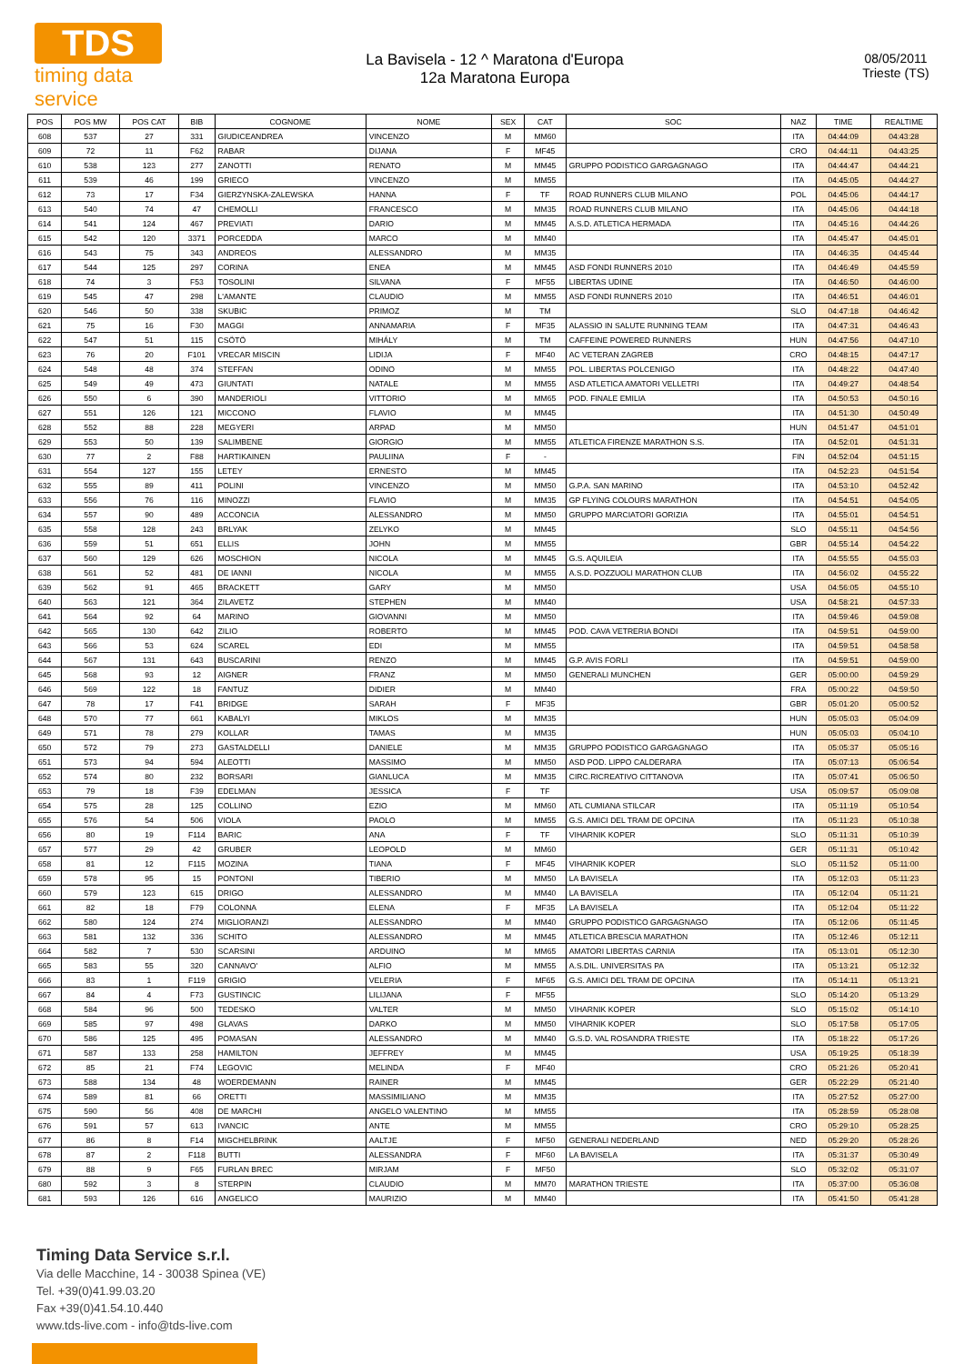TDS
timing data service
La Bavisela - 12 ^ Maratona d'Europa
12a Maratona Europa
08/05/2011
Trieste (TS)
| POS | POS MW | POS CAT | BIB | COGNOME | NOME | SEX | CAT | SOC | NAZ | TIME | REALTIME |
| --- | --- | --- | --- | --- | --- | --- | --- | --- | --- | --- | --- |
| 608 | 537 | 27 | 331 | GIUDICEANDREA | VINCENZO | M | MM60 | | ITA | 04:44:09 | 04:43:28 |
| 609 | 72 | 11 | F62 | RABAR | DIJANA | F | MF45 | | CRO | 04:44:11 | 04:43:25 |
| 610 | 538 | 123 | 277 | ZANOTTI | RENATO | M | MM45 | GRUPPO PODISTICO GARGAGNAGO | ITA | 04:44:47 | 04:44:21 |
| 611 | 539 | 46 | 199 | GRIECO | VINCENZO | M | MM55 | | ITA | 04:45:05 | 04:44:27 |
| 612 | 73 | 17 | F34 | GIERZYNSKA-ZALEWSKA | HANNA | F | TF | ROAD RUNNERS CLUB MILANO | POL | 04:45:06 | 04:44:17 |
| 613 | 540 | 74 | 47 | CHEMOLLI | FRANCESCO | M | MM35 | ROAD RUNNERS CLUB MILANO | ITA | 04:45:06 | 04:44:18 |
| 614 | 541 | 124 | 467 | PREVIATI | DARIO | M | MM45 | A.S.D. ATLETICA HERMADA | ITA | 04:45:16 | 04:44:26 |
| 615 | 542 | 120 | 3371 | PORCEDDA | MARCO | M | MM40 | | ITA | 04:45:47 | 04:45:01 |
| 616 | 543 | 75 | 343 | ANDREOS | ALESSANDRO | M | MM35 | | ITA | 04:46:35 | 04:45:44 |
| 617 | 544 | 125 | 297 | CORINA | ENEA | M | MM45 | ASD FONDI RUNNERS 2010 | ITA | 04:46:49 | 04:45:59 |
| 618 | 74 | 3 | F53 | TOSOLINI | SILVANA | F | MF55 | LIBERTAS UDINE | ITA | 04:46:50 | 04:46:00 |
| 619 | 545 | 47 | 298 | L'AMANTE | CLAUDIO | M | MM55 | ASD FONDI RUNNERS 2010 | ITA | 04:46:51 | 04:46:01 |
| 620 | 546 | 50 | 338 | SKUBIC | PRIMOZ | M | TM | | SLO | 04:47:18 | 04:46:42 |
| 621 | 75 | 16 | F30 | MAGGI | ANNAMARIA | F | MF35 | ALASSIO IN SALUTE RUNNING TEAM | ITA | 04:47:31 | 04:46:43 |
| 622 | 547 | 51 | 115 | CSÖTÖ | MIHÁLY | M | TM | CAFFEINE POWERED RUNNERS | HUN | 04:47:56 | 04:47:10 |
| 623 | 76 | 20 | F101 | VRECAR MISCIN | LIDIJA | F | MF40 | AC VETERAN ZAGREB | CRO | 04:48:15 | 04:47:17 |
| 624 | 548 | 48 | 374 | STEFFAN | ODINO | M | MM55 | POL. LIBERTAS POLCENIGO | ITA | 04:48:22 | 04:47:40 |
| 625 | 549 | 49 | 473 | GIUNTATI | NATALE | M | MM55 | ASD ATLETICA AMATORI VELLETRI | ITA | 04:49:27 | 04:48:54 |
| 626 | 550 | 6 | 390 | MANDERIOLI | VITTORIO | M | MM65 | POD. FINALE EMILIA | ITA | 04:50:53 | 04:50:16 |
| 627 | 551 | 126 | 121 | MICCONO | FLAVIO | M | MM45 | | ITA | 04:51:30 | 04:50:49 |
| 628 | 552 | 88 | 228 | MEGYERI | ARPAD | M | MM50 | | HUN | 04:51:47 | 04:51:01 |
| 629 | 553 | 50 | 139 | SALIMBENE | GIORGIO | M | MM55 | ATLETICA FIRENZE MARATHON S.S. | ITA | 04:52:01 | 04:51:31 |
| 630 | 77 | 2 | F88 | HARTIKAINEN | PAULIINA | F | - | | FIN | 04:52:04 | 04:51:15 |
| 631 | 554 | 127 | 155 | LETEY | ERNESTO | M | MM45 | | ITA | 04:52:23 | 04:51:54 |
| 632 | 555 | 89 | 411 | POLINI | VINCENZO | M | MM50 | G.P.A. SAN MARINO | ITA | 04:53:10 | 04:52:42 |
| 633 | 556 | 76 | 116 | MINOZZI | FLAVIO | M | MM35 | GP FLYING COLOURS MARATHON | ITA | 04:54:51 | 04:54:05 |
| 634 | 557 | 90 | 489 | ACCONCIA | ALESSANDRO | M | MM50 | GRUPPO MARCIATORI GORIZIA | ITA | 04:55:01 | 04:54:51 |
| 635 | 558 | 128 | 243 | BRLYAK | ZELYKO | M | MM45 | | SLO | 04:55:11 | 04:54:56 |
| 636 | 559 | 51 | 651 | ELLIS | JOHN | M | MM55 | | GBR | 04:55:14 | 04:54:22 |
| 637 | 560 | 129 | 626 | MOSCHION | NICOLA | M | MM45 | G.S. AQUILEIA | ITA | 04:55:55 | 04:55:03 |
| 638 | 561 | 52 | 481 | DE IANNI | NICOLA | M | MM55 | A.S.D. POZZUOLI MARATHON CLUB | ITA | 04:56:02 | 04:55:22 |
| 639 | 562 | 91 | 465 | BRACKETT | GARY | M | MM50 | | USA | 04:56:05 | 04:55:10 |
| 640 | 563 | 121 | 364 | ZILAVETZ | STEPHEN | M | MM40 | | USA | 04:58:21 | 04:57:33 |
| 641 | 564 | 92 | 64 | MARINO | GIOVANNI | M | MM50 | | ITA | 04:59:46 | 04:59:08 |
| 642 | 565 | 130 | 642 | ZILIO | ROBERTO | M | MM45 | POD. CAVA VETRERIA BONDI | ITA | 04:59:51 | 04:59:00 |
| 643 | 566 | 53 | 624 | SCAREL | EDI | M | MM55 | | ITA | 04:59:51 | 04:58:58 |
| 644 | 567 | 131 | 643 | BUSCARINI | RENZO | M | MM45 | G.P. AVIS FORLI | ITA | 04:59:51 | 04:59:00 |
| 645 | 568 | 93 | 12 | AIGNER | FRANZ | M | MM50 | GENERALI MUNCHEN | GER | 05:00:00 | 04:59:29 |
| 646 | 569 | 122 | 18 | FANTUZ | DIDIER | M | MM40 | | FRA | 05:00:22 | 04:59:50 |
| 647 | 78 | 17 | F41 | BRIDGE | SARAH | F | MF35 | | GBR | 05:01:20 | 05:00:52 |
| 648 | 570 | 77 | 661 | KABALYI | MIKLOS | M | MM35 | | HUN | 05:05:03 | 05:04:09 |
| 649 | 571 | 78 | 279 | KOLLAR | TAMAS | M | MM35 | | HUN | 05:05:03 | 05:04:10 |
| 650 | 572 | 79 | 273 | GASTALDELLI | DANIELE | M | MM35 | GRUPPO PODISTICO GARGAGNAGO | ITA | 05:05:37 | 05:05:16 |
| 651 | 573 | 94 | 594 | ALEOTTI | MASSIMO | M | MM50 | ASD POD. LIPPO CALDERARA | ITA | 05:07:13 | 05:06:54 |
| 652 | 574 | 80 | 232 | BORSARI | GIANLUCA | M | MM35 | CIRC.RICREATIVO CITTANOVA | ITA | 05:07:41 | 05:06:50 |
| 653 | 79 | 18 | F39 | EDELMAN | JESSICA | F | TF | | USA | 05:09:57 | 05:09:08 |
| 654 | 575 | 28 | 125 | COLLINO | EZIO | M | MM60 | ATL CUMIANA STILCAR | ITA | 05:11:19 | 05:10:54 |
| 655 | 576 | 54 | 506 | VIOLA | PAOLO | M | MM55 | G.S. AMICI DEL TRAM DE OPCINA | ITA | 05:11:23 | 05:10:38 |
| 656 | 80 | 19 | F114 | BARIC | ANA | F | TF | VIHARNIK KOPER | SLO | 05:11:31 | 05:10:39 |
| 657 | 577 | 29 | 42 | GRUBER | LEOPOLD | M | MM60 | | GER | 05:11:31 | 05:10:42 |
| 658 | 81 | 12 | F115 | MOZINA | TIANA | F | MF45 | VIHARNIK KOPER | SLO | 05:11:52 | 05:11:00 |
| 659 | 578 | 95 | 15 | PONTONI | TIBERIO | M | MM50 | LA BAVISELA | ITA | 05:12:03 | 05:11:23 |
| 660 | 579 | 123 | 615 | DRIGO | ALESSANDRO | M | MM40 | LA BAVISELA | ITA | 05:12:04 | 05:11:21 |
| 661 | 82 | 18 | F79 | COLONNA | ELENA | F | MF35 | LA BAVISELA | ITA | 05:12:04 | 05:11:22 |
| 662 | 580 | 124 | 274 | MIGLIORANZI | ALESSANDRO | M | MM40 | GRUPPO PODISTICO GARGAGNAGO | ITA | 05:12:06 | 05:11:45 |
| 663 | 581 | 132 | 336 | SCHITO | ALESSANDRO | M | MM45 | ATLETICA BRESCIA MARATHON | ITA | 05:12:46 | 05:12:11 |
| 664 | 582 | 7 | 530 | SCARSINI | ARDUINO | M | MM65 | AMATORI LIBERTAS CARNIA | ITA | 05:13:01 | 05:12:30 |
| 665 | 583 | 55 | 320 | CANNAVO' | ALFIO | M | MM55 | A.S.DIL. UNIVERSITAS PA | ITA | 05:13:21 | 05:12:32 |
| 666 | 83 | 1 | F119 | GRIGIO | VELERIA | F | MF65 | G.S. AMICI DEL TRAM DE OPCINA | ITA | 05:14:11 | 05:13:21 |
| 667 | 84 | 4 | F73 | GUSTINCIC | LILIJANA | F | MF55 | | SLO | 05:14:20 | 05:13:29 |
| 668 | 584 | 96 | 500 | TEDESKO | VALTER | M | MM50 | VIHARNIK KOPER | SLO | 05:15:02 | 05:14:10 |
| 669 | 585 | 97 | 498 | GLAVAS | DARKO | M | MM50 | VIHARNIK KOPER | SLO | 05:17:58 | 05:17:05 |
| 670 | 586 | 125 | 495 | POMASAN | ALESSANDRO | M | MM40 | G.S.D. VAL ROSANDRA TRIESTE | ITA | 05:18:22 | 05:17:26 |
| 671 | 587 | 133 | 258 | HAMILTON | JEFFREY | M | MM45 | | USA | 05:19:25 | 05:18:39 |
| 672 | 85 | 21 | F74 | LEGOVIC | MELINDA | F | MF40 | | CRO | 05:21:26 | 05:20:41 |
| 673 | 588 | 134 | 48 | WOERDEMANN | RAINER | M | MM45 | | GER | 05:22:29 | 05:21:40 |
| 674 | 589 | 81 | 66 | ORETTI | MASSIMILIANO | M | MM35 | | ITA | 05:27:52 | 05:27:00 |
| 675 | 590 | 56 | 408 | DE MARCHI | ANGELO VALENTINO | M | MM55 | | ITA | 05:28:59 | 05:28:08 |
| 676 | 591 | 57 | 613 | IVANCIC | ANTE | M | MM55 | | CRO | 05:29:10 | 05:28:25 |
| 677 | 86 | 8 | F14 | MIGCHELBRINK | AALTJE | F | MF50 | GENERALI NEDERLAND | NED | 05:29:20 | 05:28:26 |
| 678 | 87 | 2 | F118 | BUTTI | ALESSANDRA | F | MF60 | LA BAVISELA | ITA | 05:31:37 | 05:30:49 |
| 679 | 88 | 9 | F65 | FURLAN BREC | MIRJAM | F | MF50 | | SLO | 05:32:02 | 05:31:07 |
| 680 | 592 | 3 | 8 | STERPIN | CLAUDIO | M | MM70 | MARATHON TRIESTE | ITA | 05:37:00 | 05:36:08 |
| 681 | 593 | 126 | 616 | ANGELICO | MAURIZIO | M | MM40 | | ITA | 05:41:50 | 05:41:28 |
Timing Data Service s.r.l.
Via delle Macchine, 14 - 30038 Spinea (VE)
Tel. +39(0)41.99.03.20
Fax +39(0)41.54.10.440
www.tds-live.com - info@tds-live.com